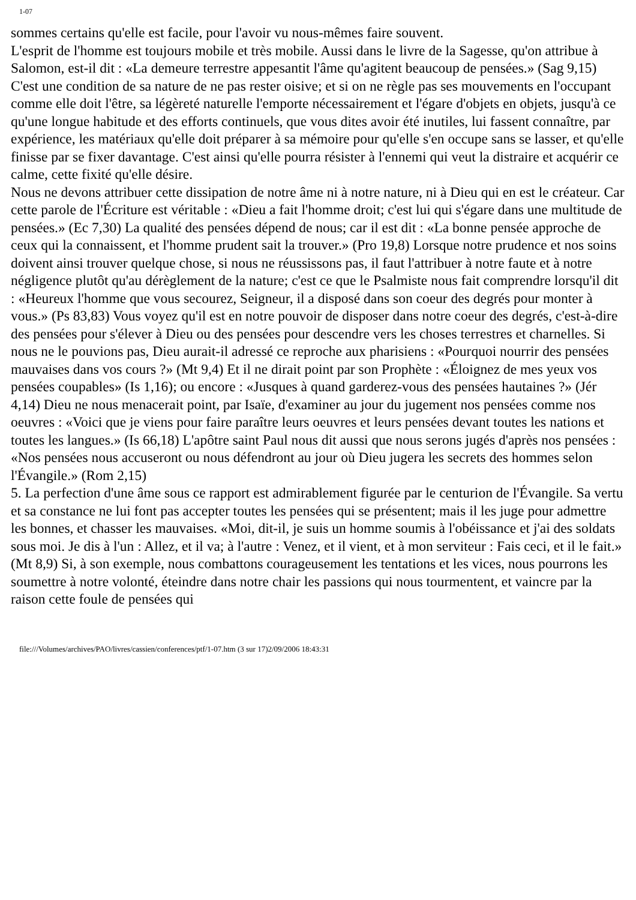1-07
sommes certains qu'elle est facile, pour l'avoir vu nous-mêmes faire souvent.
L'esprit de l'homme est toujours mobile et très mobile. Aussi dans le livre de la Sagesse, qu'on attribue à Salomon, est-il dit : «La demeure terrestre appesantit l'âme qu'agitent beaucoup de pensées.» (Sag 9,15) C'est une condition de sa nature de ne pas rester oisive; et si on ne règle pas ses mouvements en l'occupant comme elle doit l'être, sa légèreté naturelle l'emporte nécessairement et l'égare d'objets en objets, jusqu'à ce qu'une longue habitude et des efforts continuels, que vous dites avoir été inutiles, lui fassent connaître, par expérience, les matériaux qu'elle doit préparer à sa mémoire pour qu'elle s'en occupe sans se lasser, et qu'elle finisse par se fixer davantage. C'est ainsi qu'elle pourra résister à l'ennemi qui veut la distraire et acquérir ce calme, cette fixité qu'elle désire.
Nous ne devons attribuer cette dissipation de notre âme ni à notre nature, ni à Dieu qui en est le créateur. Car cette parole de l'Écriture est véritable : «Dieu a fait l'homme droit; c'est lui qui s'égare dans une multitude de pensées.» (Ec 7,30) La qualité des pensées dépend de nous; car il est dit : «La bonne pensée approche de ceux qui la connaissent, et l'homme prudent sait la trouver.» (Pro 19,8) Lorsque notre prudence et nos soins doivent ainsi trouver quelque chose, si nous ne réussissons pas, il faut l'attribuer à notre faute et à notre négligence plutôt qu'au dérèglement de la nature; c'est ce que le Psalmiste nous fait comprendre lorsqu'il dit : «Heureux l'homme que vous secourez, Seigneur, il a disposé dans son coeur des degrés pour monter à vous.» (Ps 83,83) Vous voyez qu'il est en notre pouvoir de disposer dans notre coeur des degrés, c'est-à-dire des pensées pour s'élever à Dieu ou des pensées pour descendre vers les choses terrestres et charnelles. Si nous ne le pouvions pas, Dieu aurait-il adressé ce reproche aux pharisiens : «Pourquoi nourrir des pensées mauvaises dans vos cours ?» (Mt 9,4) Et il ne dirait point par son Prophète : «Éloignez de mes yeux vos pensées coupables» (Is 1,16); ou encore : «Jusques à quand garderez-vous des pensées hautaines ?» (Jér 4,14) Dieu ne nous menacerait point, par Isaïe, d'examiner au jour du jugement nos pensées comme nos oeuvres : «Voici que je viens pour faire paraître leurs oeuvres et leurs pensées devant toutes les nations et toutes les langues.» (Is 66,18) L'apôtre saint Paul nous dit aussi que nous serons jugés d'après nos pensées : «Nos pensées nous accuseront ou nous défendront au jour où Dieu jugera les secrets des hommes selon l'Évangile.» (Rom 2,15)
5. La perfection d'une âme sous ce rapport est admirablement figurée par le centurion de l'Évangile. Sa vertu et sa constance ne lui font pas accepter toutes les pensées qui se présentent; mais il les juge pour admettre les bonnes, et chasser les mauvaises. «Moi, dit-il, je suis un homme soumis à l'obéissance et j'ai des soldats sous moi. Je dis à l'un : Allez, et il va; à l'autre : Venez, et il vient, et à mon serviteur : Fais ceci, et il le fait.» (Mt 8,9) Si, à son exemple, nous combattons courageusement les tentations et les vices, nous pourrons les soumettre à notre volonté, éteindre dans notre chair les passions qui nous tourmentent, et vaincre par la raison cette foule de pensées qui
file:///Volumes/archives/PAO/livres/cassien/conferences/ptf/1-07.htm (3 sur 17)2/09/2006 18:43:31